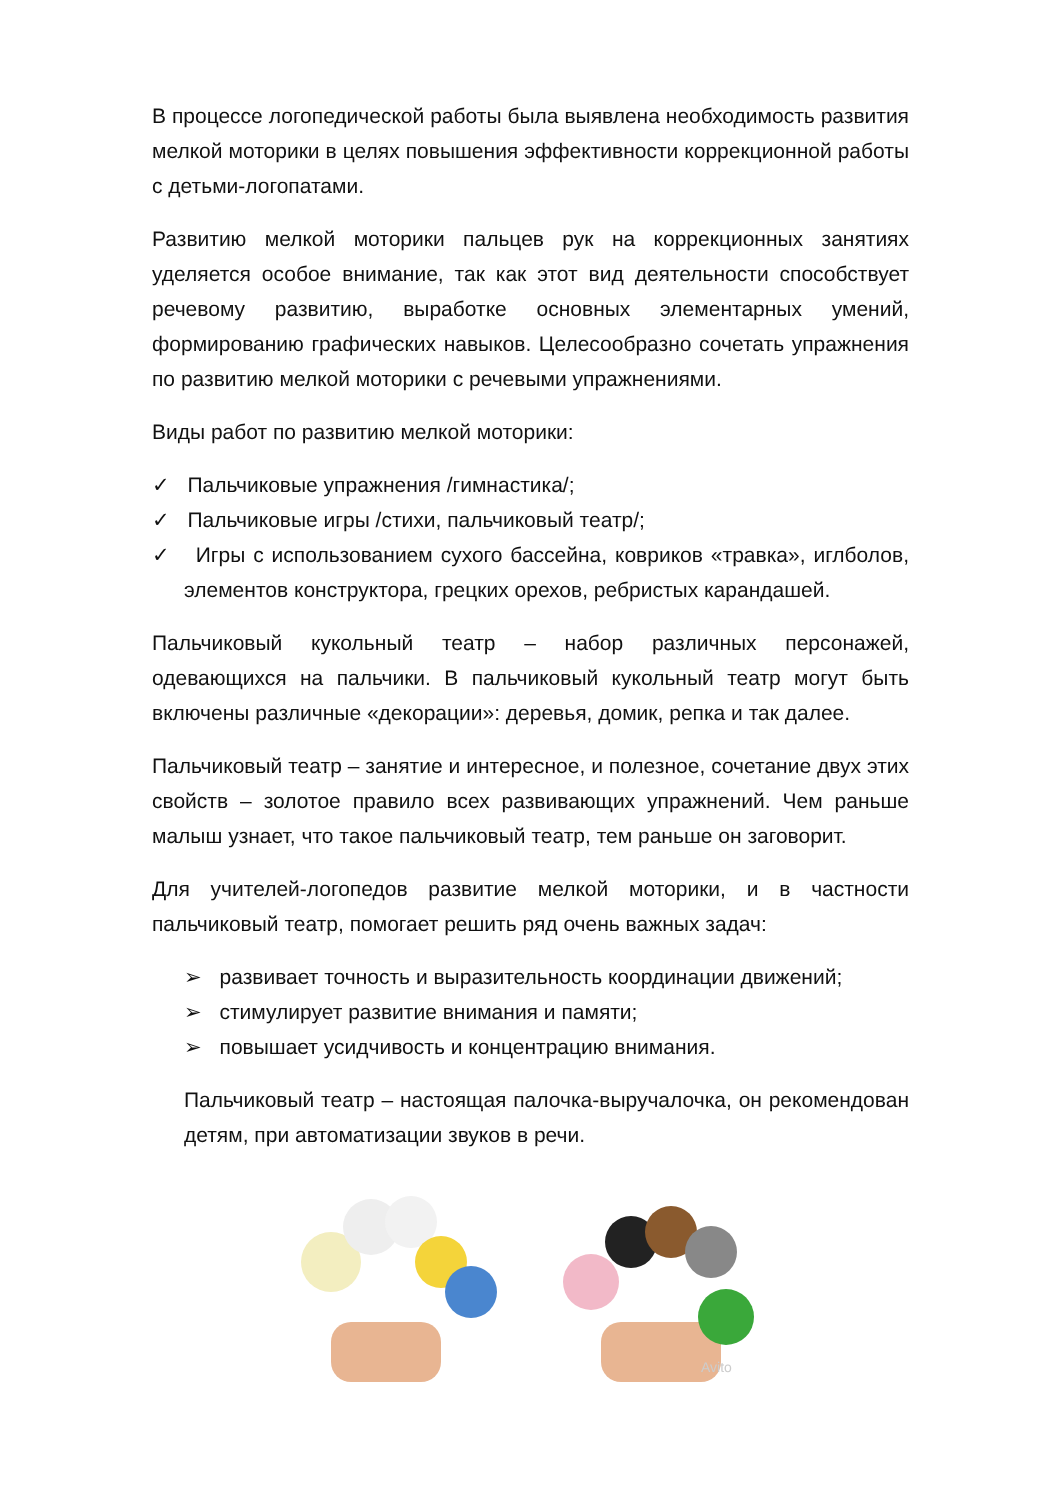В процессе логопедической работы была выявлена необходимость развития мелкой моторики в целях повышения эффективности коррекционной работы с детьми-логопатами.
Развитию мелкой моторики пальцев рук на коррекционных занятиях уделяется особое внимание, так как этот вид деятельности способствует речевому развитию, выработке основных элементарных умений, формированию графических навыков. Целесообразно сочетать упражнения по развитию мелкой моторики с речевыми упражнениями.
Виды работ по развитию мелкой моторики:
✓ Пальчиковые упражнения /гимнастика/;
✓ Пальчиковые игры /стихи, пальчиковый театр/;
✓ Игры с использованием сухого бассейна, ковриков «травка», иглболов, элементов конструктора, грецких орехов, ребристых карандашей.
Пальчиковый кукольный театр – набор различных персонажей, одевающихся на пальчики. В пальчиковый кукольный театр могут быть включены различные «декорации»: деревья, домик, репка и так далее.
Пальчиковый театр – занятие и интересное, и полезное, сочетание двух этих свойств – золотое правило всех развивающих упражнений. Чем раньше малыш узнает, что такое пальчиковый театр, тем раньше он заговорит.
Для учителей-логопедов развитие мелкой моторики, и в частности пальчиковый театр, помогает решить ряд очень важных задач:
➢ развивает точность и выразительность координации движений;
➢ стимулирует развитие внимания и памяти;
➢ повышает усидчивость и концентрацию внимания.
Пальчиковый театр – настоящая палочка-выручалочка, он рекомендован детям, при автоматизации звуков в речи.
Avito